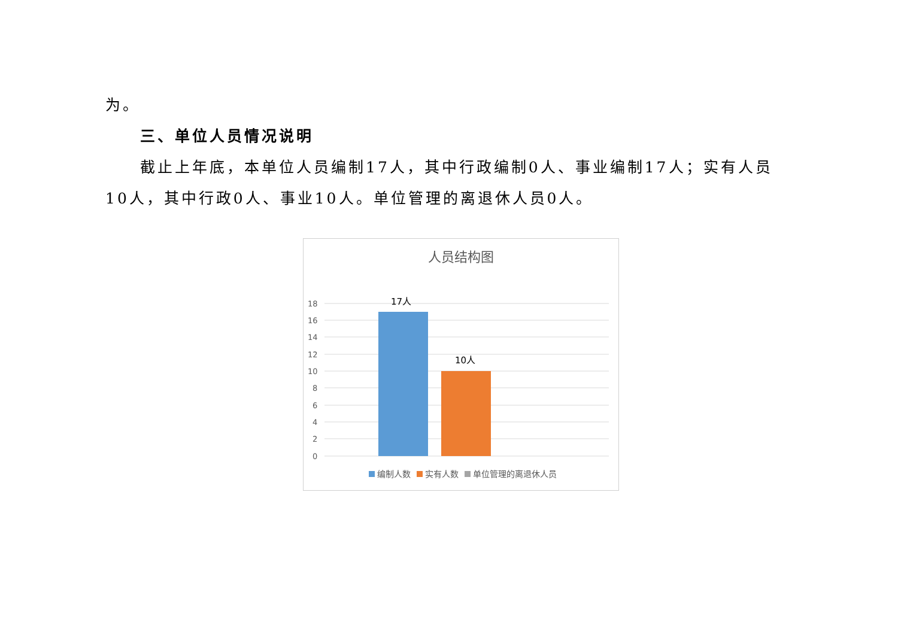为。
三、单位人员情况说明
截止上年底，本单位人员编制17人，其中行政编制0人、事业编制17人；实有人员10人，其中行政0人、事业10人。单位管理的离退休人员0人。
人员结构图
18
16
14
12
10
8
6
4
2
0
17人
10人
编制人数 实有人数 单位管理的离退休人员